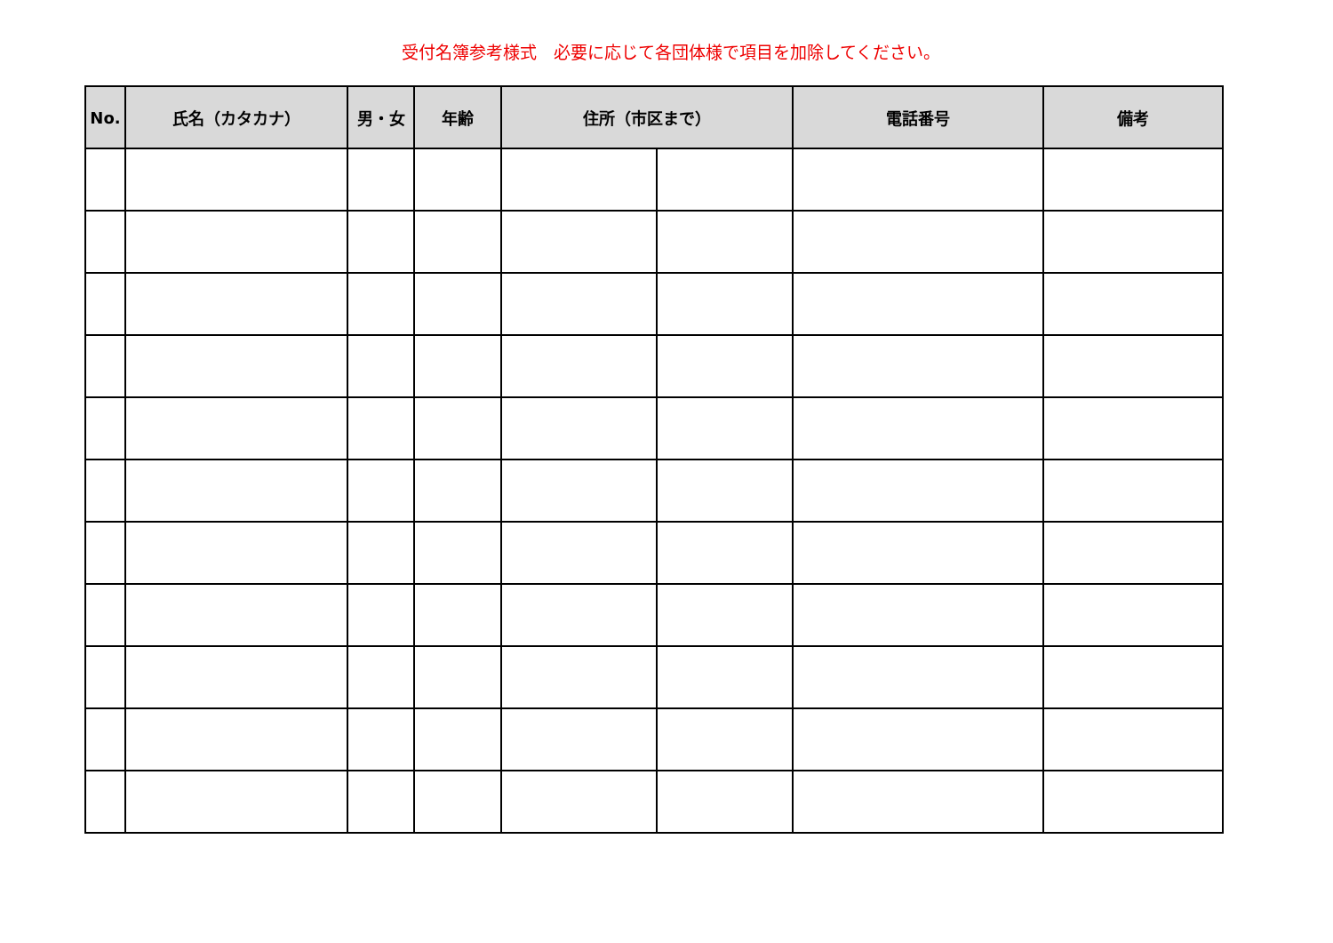受付名簿参考様式　必要に応じて各団体様で項目を加除してください。
| No. | 氏名（カタカナ） | 男・女 | 年齢 | 住所（市区まで） | | 電話番号 | 備考 |
| --- | --- | --- | --- | --- | --- | --- | --- |